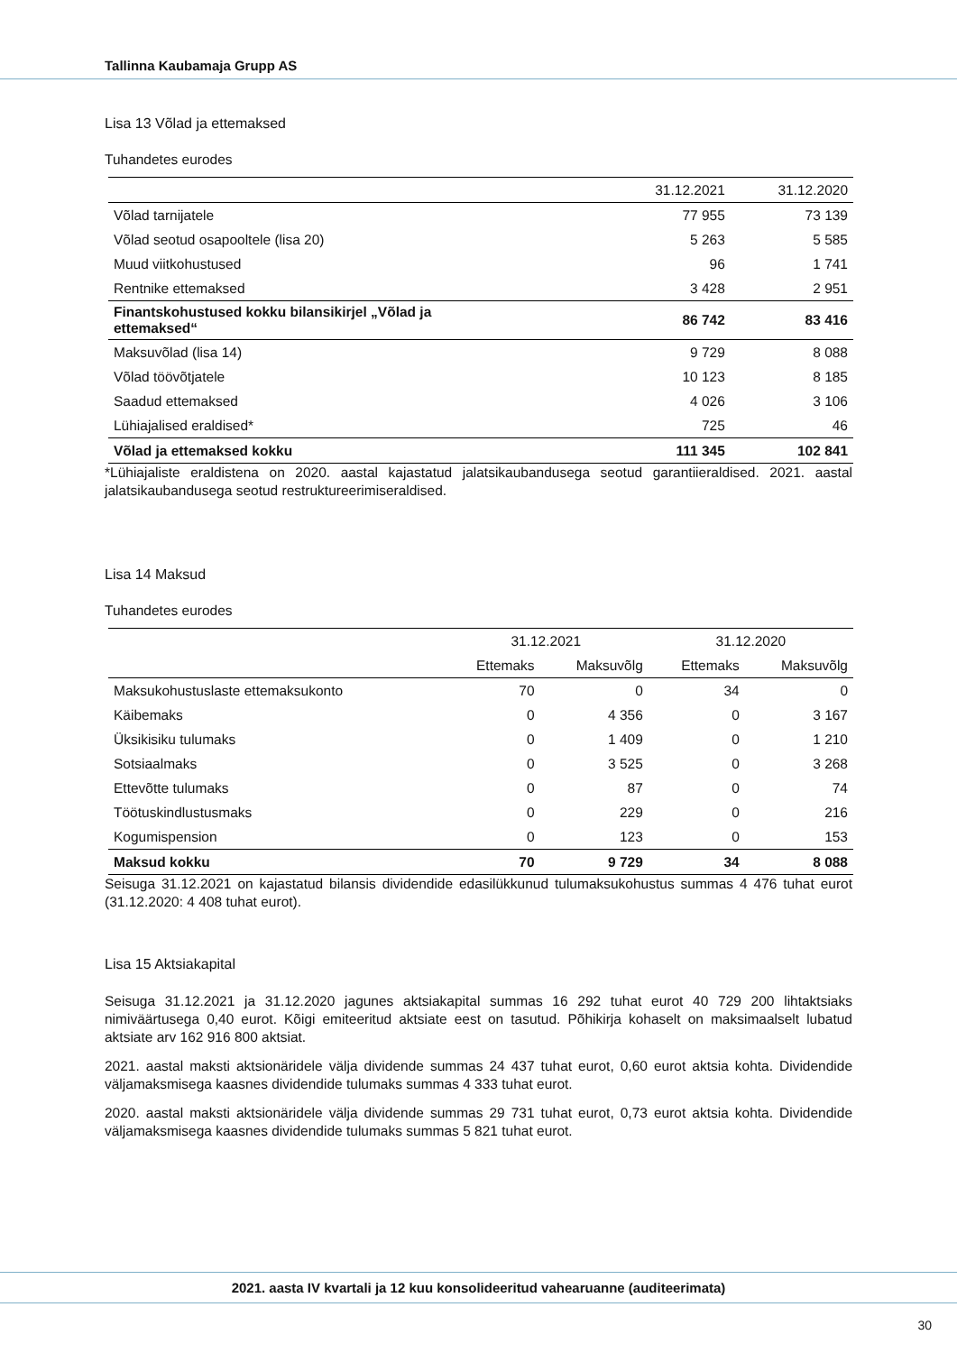Tallinna Kaubamaja Grupp AS
Lisa 13 Võlad ja ettemaksed
Tuhandetes eurodes
| | 31.12.2021 | 31.12.2020 |
| --- | --- | --- |
| Võlad tarnijatele | 77 955 | 73 139 |
| Võlad seotud osapooltele (lisa 20) | 5 263 | 5 585 |
| Muud viitkohustused | 96 | 1 741 |
| Rentnike ettemaksed | 3 428 | 2 951 |
| Finantskohustused kokku bilansikirjel „Võlad ja ettemaksed“ | 86 742 | 83 416 |
| Maksuvõlad (lisa 14) | 9 729 | 8 088 |
| Võlad töövõtjatele | 10 123 | 8 185 |
| Saadud ettemaksed | 4 026 | 3 106 |
| Lühiajalised eraldised* | 725 | 46 |
| Võlad ja ettemaksed kokku | 111 345 | 102 841 |
*Lühiajaliste eraldistena on 2020. aastal kajastatud jalatsikaubandusega seotud garantiieraldised. 2021. aastal jalatsikaubandusega seotud restruktureerimiseraldised.
Lisa 14 Maksud
Tuhandetes eurodes
| | 31.12.2021 | | 31.12.2020 | |
| --- | --- | --- | --- | --- |
| | Ettemaks | Maksuvõlg | Ettemaks | Maksuvõlg |
| Maksukohustuslaste ettemaksukonto | 70 | 0 | 34 | 0 |
| Käibemaks | 0 | 4 356 | 0 | 3 167 |
| Üksikisiku tulumaks | 0 | 1 409 | 0 | 1 210 |
| Sotsiaalmaks | 0 | 3 525 | 0 | 3 268 |
| Ettevõtte tulumaks | 0 | 87 | 0 | 74 |
| Töötuskindlustusmaks | 0 | 229 | 0 | 216 |
| Kogumispension | 0 | 123 | 0 | 153 |
| Maksud kokku | 70 | 9 729 | 34 | 8 088 |
Seisuga 31.12.2021 on kajastatud bilansis dividendide edasilükkunud tulumaksukohustus summas 4 476 tuhat eurot (31.12.2020: 4 408 tuhat eurot).
Lisa 15 Aktsiakapital
Seisuga 31.12.2021 ja 31.12.2020 jagunes aktsiakapital summas 16 292 tuhat eurot 40 729 200 lihtaktsiaks nimiväärtusega 0,40 eurot. Kõigi emiteeritud aktsiate eest on tasutud. Põhikirja kohaselt on maksimaalselt lubatud aktsiate arv 162 916 800 aktsiat.
2021. aastal maksti aktsionäridele välja dividende summas 24 437 tuhat eurot, 0,60 eurot aktsia kohta. Dividendide väljamaksmisega kaasnes dividendide tulumaks summas 4 333 tuhat eurot.
2020. aastal maksti aktsionäridele välja dividende summas 29 731 tuhat eurot, 0,73 eurot aktsia kohta. Dividendide väljamaksmisega kaasnes dividendide tulumaks summas 5 821 tuhat eurot.
2021. aasta IV kvartali ja 12 kuu konsolideeritud vahearuanne (auditeerimata)
30